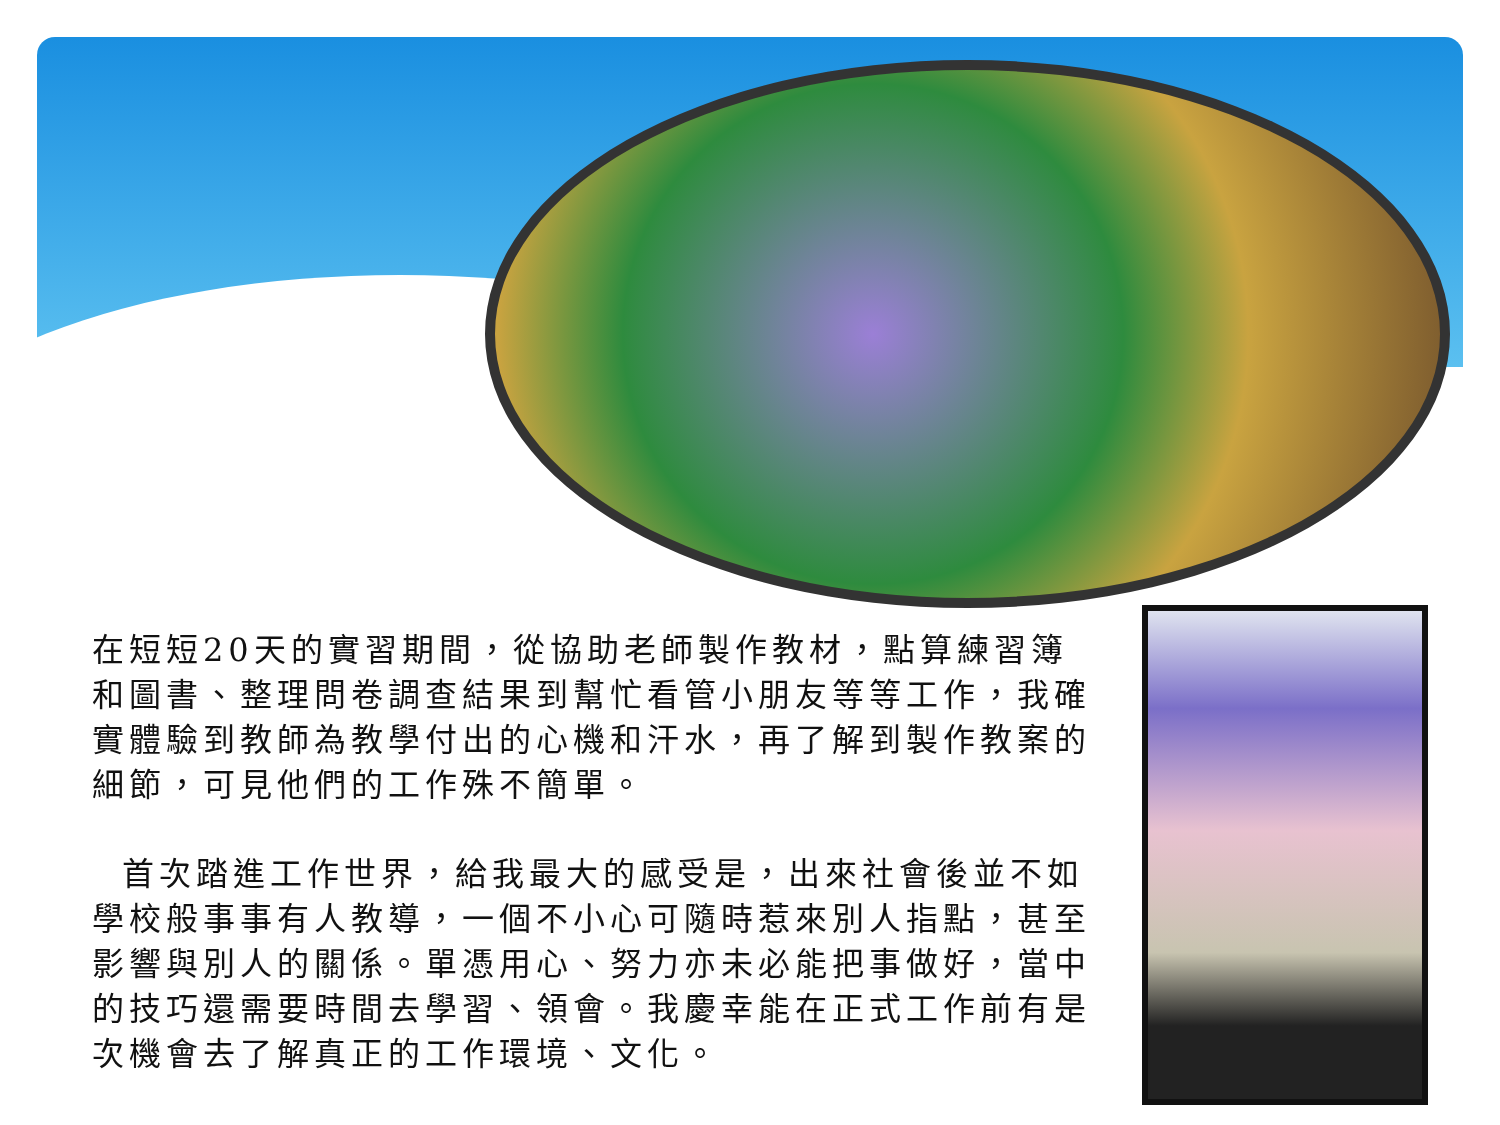在短短20天的實習期間，從協助老師製作教材，點算練習簿和圖書、整理問卷調查結果到幫忙看管小朋友等等工作，我確實體驗到教師為教學付出的心機和汗水，再了解到製作教案的細節，可見他們的工作殊不簡單。
首次踏進工作世界，給我最大的感受是，出來社會後並不如學校般事事有人教導，一個不小心可隨時惹來別人指點，甚至影響與別人的關係。單憑用心、努力亦未必能把事做好，當中的技巧還需要時間去學習、領會。我慶幸能在正式工作前有是次機會去了解真正的工作環境、文化。